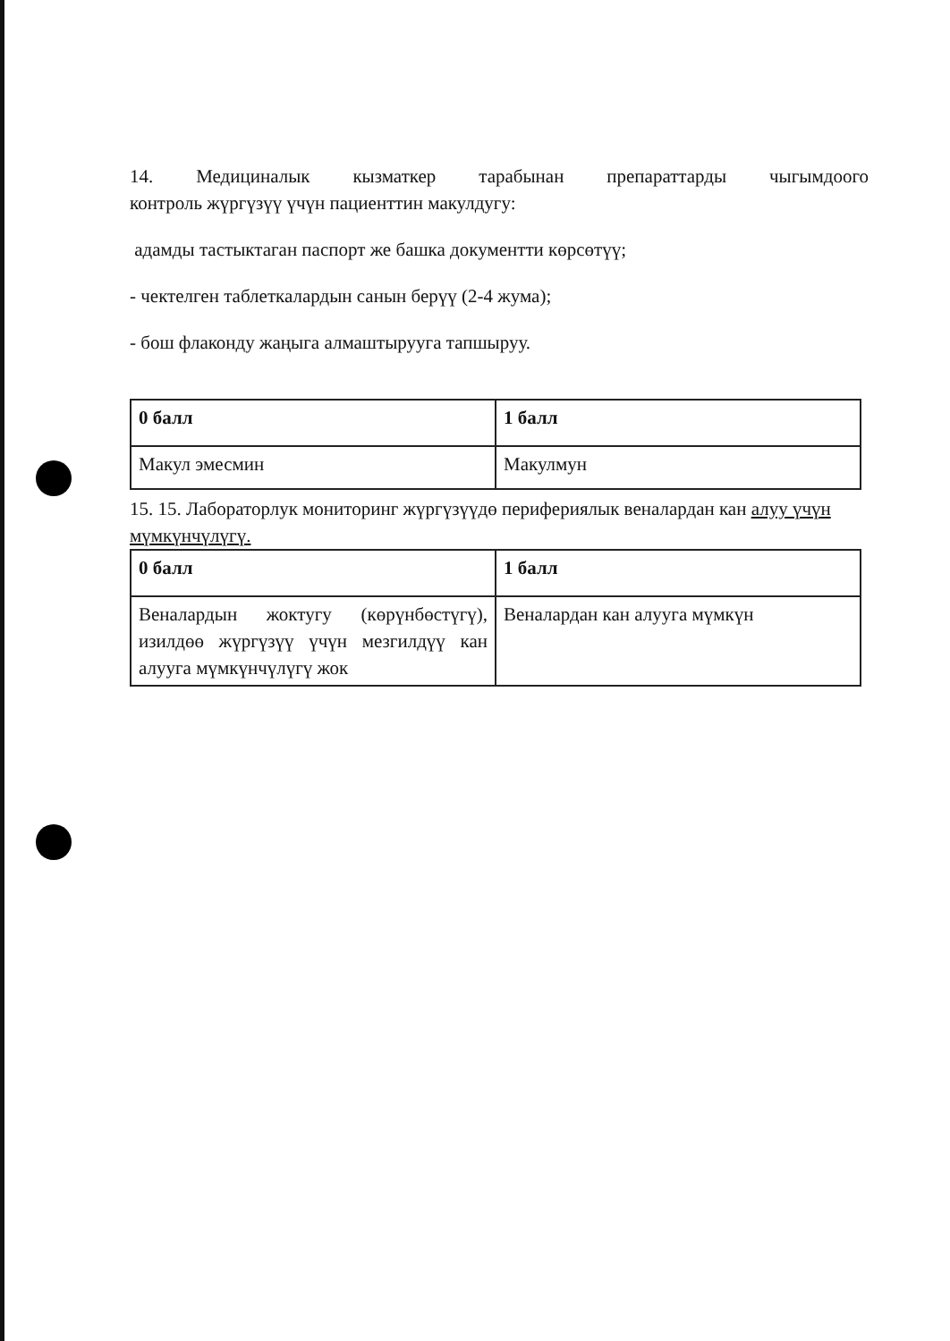14. Медициналык кызматкер тарабынан препараттарды чыгымдоого
контроль жүргүзүү үчүн пациенттин макулдугу:
адамды тастыктаган паспорт же башка документти көрсөтүү;
- чектелген таблеткалардын санын берүү (2-4 жума);
- бош флаконду жаңыга алмаштырууга тапшыруу.
| 0 балл | 1 балл |
| Макул эмесмин | Макулмун |
15. 15. Лабораторлук мониторинг жүргүзүүдө перифериялык веналардан кан алуу үчүн мүмкүнчүлүгү.
| 0 балл | 1 балл |
| Веналардын жоктугу (көрүнбөстүгү), изилдөө жүргүзүү үчүн мезгилдүү кан алууга мүмкүнчүлүгү жок | Веналардан кан алууга мүмкүн |